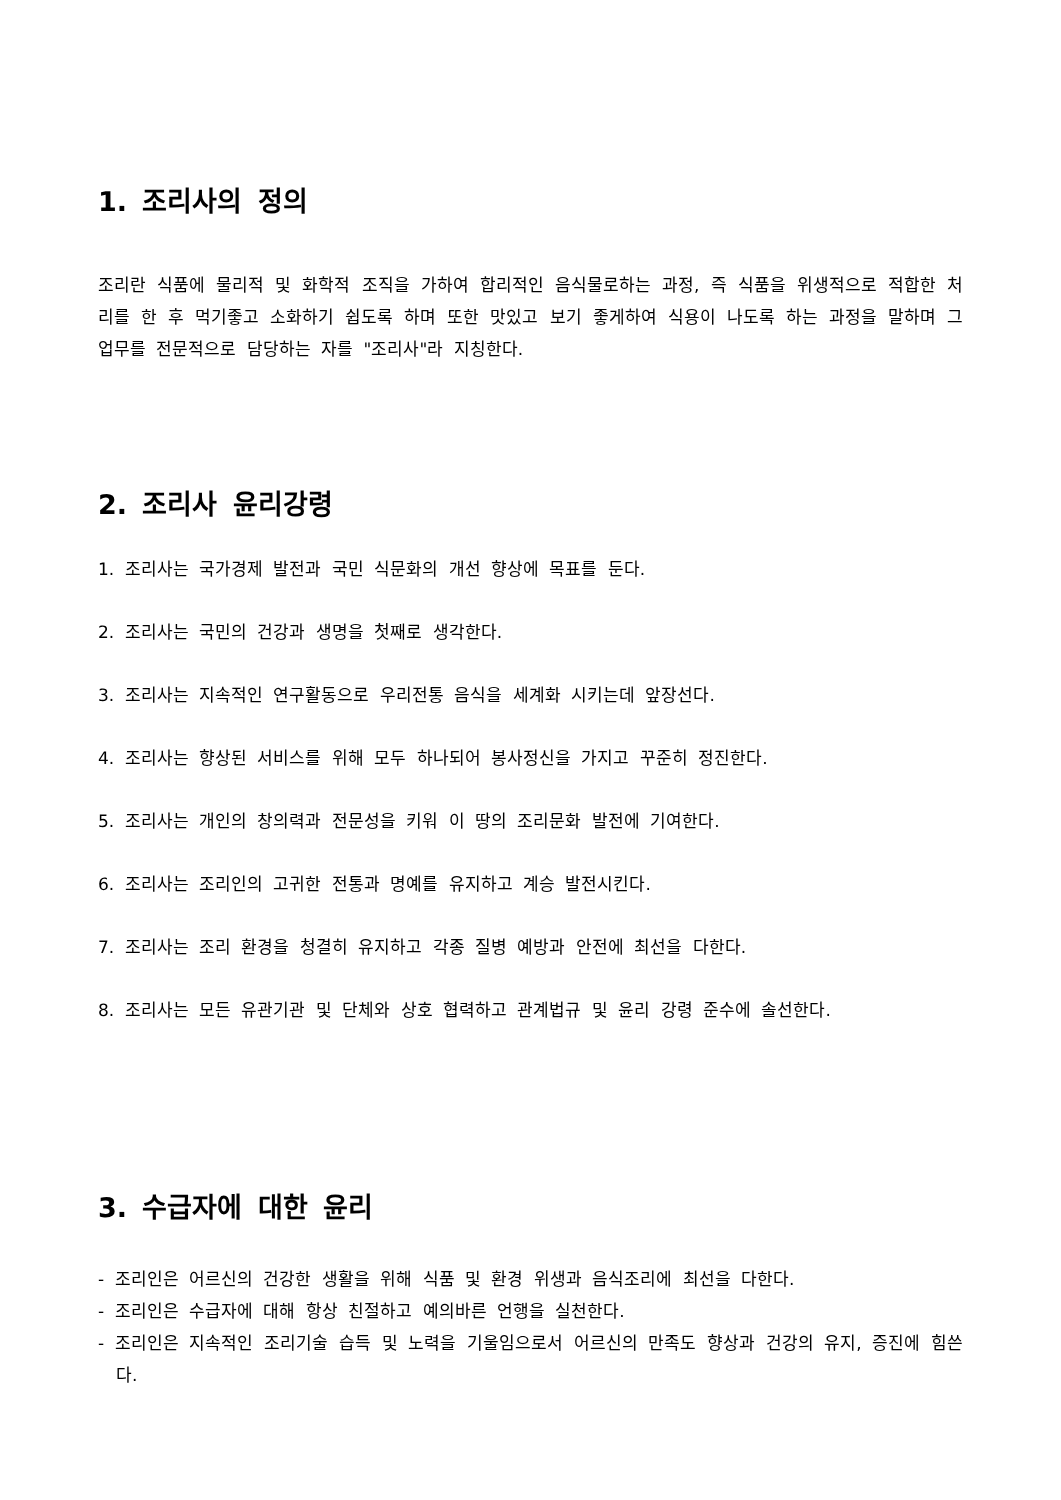1. 조리사의 정의
조리란 식품에 물리적 및 화학적 조직을 가하여 합리적인 음식물로하는 과정, 즉 식품을 위생적으로 적합한 처리를 한 후 먹기좋고 소화하기 쉽도록 하며 또한 맛있고 보기 좋게하여 식용이 나도록 하는 과정을 말하며 그 업무를 전문적으로 담당하는 자를 "조리사"라 지칭한다.
2. 조리사 윤리강령
1. 조리사는 국가경제 발전과 국민 식문화의 개선 향상에 목표를 둔다.
2. 조리사는 국민의 건강과 생명을 첫째로 생각한다.
3. 조리사는 지속적인 연구활동으로 우리전통 음식을 세계화 시키는데 앞장선다.
4. 조리사는 향상된 서비스를 위해 모두 하나되어 봉사정신을 가지고 꾸준히 정진한다.
5. 조리사는 개인의 창의력과 전문성을 키워 이 땅의 조리문화 발전에 기여한다.
6. 조리사는 조리인의 고귀한 전통과 명예를 유지하고 계승 발전시킨다.
7. 조리사는 조리 환경을 청결히 유지하고 각종 질병 예방과 안전에 최선을 다한다.
8. 조리사는 모든 유관기관 및 단체와 상호 협력하고 관계법규 및 윤리 강령 준수에 솔선한다.
3. 수급자에 대한 윤리
- 조리인은 어르신의 건강한 생활을 위해 식품 및 환경 위생과 음식조리에 최선을 다한다.
- 조리인은 수급자에 대해 항상 친절하고 예의바른 언행을 실천한다.
- 조리인은 지속적인 조리기술 습득 및 노력을 기울임으로서 어르신의 만족도 향상과 건강의 유지, 증진에 힘쓴다.